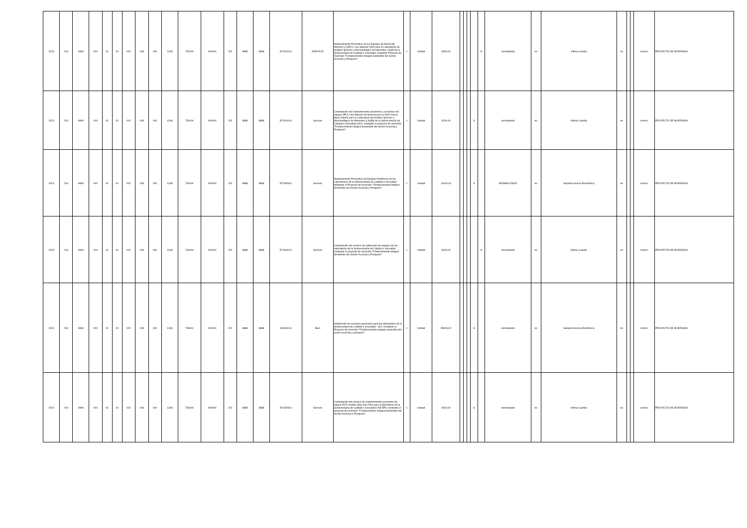| 2023 | 218 | 9999 | 000 | 91 | 00 | 002 | 008 | 000 | 1308 | 730404 | 000000 | 202 | 8888 | 8888 | 871591411 | SERVICIO | Mantenimiento Preventivo de los Equipos de Absorción Atómica y UHPLC con detector DAD para el Laboratorio de Análisis Químico y Microbiológico de Alimentos LAQM de la Subsecretaría de Calidad e Inocuidad, mediante Proyecto de Inversión "Fortalecimiento Integral Sostenible del Sector Acuícola y Pesquero" | 1 | Unidad | 6300,00 | | | | | S | normalizado | no | Infima cuantía | no | | | común | PROYECTO DE INVERSION |
| 2023 | 218 | 9999 | 000 | 91 | 00 | 002 | 008 | 000 | 1308 | 730404 | 000000 | 202 | 8888 | 8888 | 871540114 | Servicio | Contratación del mantenimiento preventivo y correctivo del equipo HPLC con detector de fluorescencia y DAD marca Meck Hitachi para el Laboratorio de Análisis Químico y Microbiológico de Alimentos (LAQM) de la Subsecretaría de Calidad e Inocuidad (SCI), mediante el proyecto de inversión "Fortalecimiento Integral Sostenible del Sector Acuícola y Pesquero". | 1 | Unidad | 6200,00 | | | | S | | normalizado | no | Infima Cuantía | no | | | común | PROYECTO DE INVERSION |
| 2023 | 218 | 9999 | 000 | 91 | 00 | 002 | 008 | 000 | 1308 | 730404 | 000000 | 202 | 8888 | 8888 | 871590611 | Servicio | Mantenimiento Preventivo de Equipos Periféricos de los Laboratorios de la Subsecretaría de Calidad e Inocuidad Mediante el Proyecto de Inversión "Fortalecimiento Integral Sostenible del Sector Acuícola y Pesquero" | 1 | Unidad | 14000,00 | | | | S | | NORMALIZADO | no | Subasta Inversa Electrónica | no | | | común | PROYECTO DE INVERSION |
| 2023 | 218 | 9999 | 000 | 91 | 00 | 002 | 008 | 000 | 1308 | 730404 | 000000 | 202 | 8888 | 8888 | 871540012 | Servicio | Contratación del servicio de calibración de equipos de los laboratorios de la Subsecretaría de Calidad e Inocuidad mediante el proyecto de inversión "Fortalecimiento Integral Sostenible del Sector Acuícola y Pesquero". | 1 | Unidad | 6300,00 | | | | | S | normalizado | no | Ínfima Cuantía | no | | | común | PROYECTO DE INVERSION |
| 2023 | 218 | 9999 | 000 | 91 | 00 | 002 | 008 | 000 | 1308 | 730814 | 000000 | 202 | 8888 | 8888 | 354400111 | Bien | Adquisición de reactivos generales para los laboratorios de la Subsecretaría de Calidad e Inocuidad - SCI, mediante el Proyecto de Inversión "Fortalecimiento integral sostenible del sector acuícola y pesquero" | 1 | Unidad | 55000,00 | | | | S | | normalizado | no | Subasta Inversa Electrónica | no | | | común | PROYECTO DE INVERSION |
| 2023 | 218 | 9999 | 000 | 91 | 00 | 002 | 008 | 000 | 1308 | 730404 | 000000 | 202 | 8888 | 8888 | 871590611 | Servicio | Contratación del servicio de mantenimiento preventivo de equipo PCR modelo Step One Plus para el laboratorio de la Subsecretaría de Calidad e Inocuidad LAB EPA, mediante el proyecto de inversión “Fortalecimiento Integral Sostenible del Sector Acuícola y Pesquero”. | 1 | Unidad | 4500,00 | | | | S | | normalizado | no | Infima Cuantía | no | | | común | PROYECTO DE INVERSION |